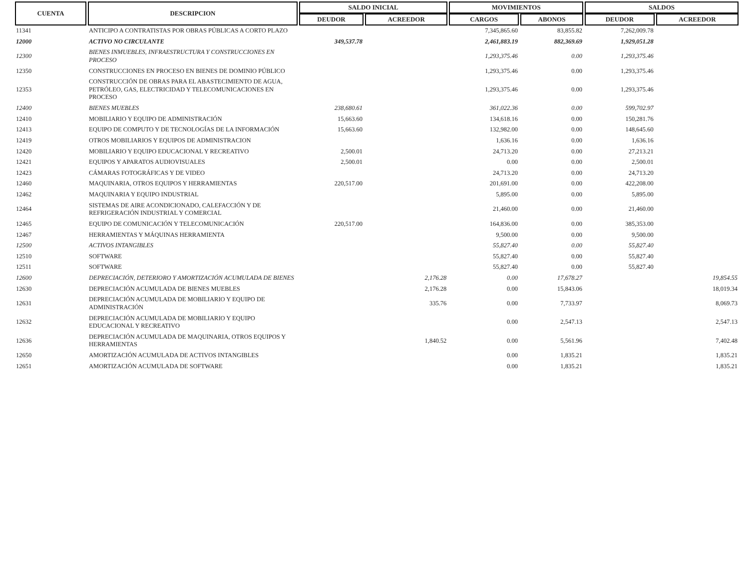| CUENTA | DESCRIPCION | SALDO INICIAL | | MOVIMIENTOS | | SALDOS | |
| --- | --- | --- | --- | --- | --- | --- | --- |
| | | DEUDOR | ACREEDOR | CARGOS | ABONOS | DEUDOR | ACREEDOR |
| 11341 | ANTICIPO A CONTRATISTAS POR OBRAS PÚBLICAS A CORTO PLAZO | | | 7,345,865.60 | 83,855.82 | 7,262,009.78 | |
| 12000 | ACTIVO NO CIRCULANTE | 349,537.78 | | 2,461,883.19 | 882,369.69 | 1,929,051.28 | |
| 12300 | BIENES INMUEBLES, INFRAESTRUCTURA Y CONSTRUCCIONES EN PROCESO | | | 1,293,375.46 | 0.00 | 1,293,375.46 | |
| 12350 | CONSTRUCCIONES EN PROCESO EN BIENES DE DOMINIO PÚBLICO | | | 1,293,375.46 | 0.00 | 1,293,375.46 | |
| 12353 | CONSTRUCCIÓN DE OBRAS PARA EL ABASTECIMIENTO DE AGUA, PETRÓLEO, GAS, ELECTRICIDAD Y TELECOMUNICACIONES EN PROCESO | | | 1,293,375.46 | 0.00 | 1,293,375.46 | |
| 12400 | BIENES MUEBLES | 238,680.61 | | 361,022.36 | 0.00 | 599,702.97 | |
| 12410 | MOBILIARIO Y EQUIPO DE ADMINISTRACIÓN | 15,663.60 | | 134,618.16 | 0.00 | 150,281.76 | |
| 12413 | EQUIPO DE COMPUTO Y DE TECNOLOGÍAS DE LA INFORMACIÓN | 15,663.60 | | 132,982.00 | 0.00 | 148,645.60 | |
| 12419 | OTROS MOBILIARIOS Y EQUIPOS DE ADMINISTRACION | | | 1,636.16 | 0.00 | 1,636.16 | |
| 12420 | MOBILIARIO Y EQUIPO EDUCACIONAL Y RECREATIVO | 2,500.01 | | 24,713.20 | 0.00 | 27,213.21 | |
| 12421 | EQUIPOS Y APARATOS AUDIOVISUALES | 2,500.01 | | 0.00 | 0.00 | 2,500.01 | |
| 12423 | CÁMARAS FOTOGRÁFICAS Y DE VIDEO | | | 24,713.20 | 0.00 | 24,713.20 | |
| 12460 | MAQUINARIA, OTROS EQUIPOS Y HERRAMIENTAS | 220,517.00 | | 201,691.00 | 0.00 | 422,208.00 | |
| 12462 | MAQUINARIA Y EQUIPO INDUSTRIAL | | | 5,895.00 | 0.00 | 5,895.00 | |
| 12464 | SISTEMAS DE AIRE ACONDICIONADO, CALEFACCIÓN Y DE REFRIGERACIÓN INDUSTRIAL Y COMERCIAL | | | 21,460.00 | 0.00 | 21,460.00 | |
| 12465 | EQUIPO DE COMUNICACIÓN Y TELECOMUNICACIÓN | 220,517.00 | | 164,836.00 | 0.00 | 385,353.00 | |
| 12467 | HERRAMIENTAS Y MÁQUINAS HERRAMIENTA | | | 9,500.00 | 0.00 | 9,500.00 | |
| 12500 | ACTIVOS INTANGIBLES | | | 55,827.40 | 0.00 | 55,827.40 | |
| 12510 | SOFTWARE | | | 55,827.40 | 0.00 | 55,827.40 | |
| 12511 | SOFTWARE | | | 55,827.40 | 0.00 | 55,827.40 | |
| 12600 | DEPRECIACIÓN, DETERIORO Y AMORTIZACIÓN ACUMULADA DE BIENES | | 2,176.28 | 0.00 | 17,678.27 | | 19,854.55 |
| 12630 | DEPRECIACIÓN ACUMULADA DE BIENES MUEBLES | | 2,176.28 | 0.00 | 15,843.06 | | 18,019.34 |
| 12631 | DEPRECIACIÓN ACUMULADA DE MOBILIARIO Y EQUIPO DE ADMINISTRACIÓN | | 335.76 | 0.00 | 7,733.97 | | 8,069.73 |
| 12632 | DEPRECIACIÓN ACUMULADA DE MOBILIARIO Y EQUIPO EDUCACIONAL Y RECREATIVO | | | 0.00 | 2,547.13 | | 2,547.13 |
| 12636 | DEPRECIACIÓN ACUMULADA DE MAQUINARIA, OTROS EQUIPOS Y HERRAMIENTAS | | 1,840.52 | 0.00 | 5,561.96 | | 7,402.48 |
| 12650 | AMORTIZACIÓN ACUMULADA DE ACTIVOS INTANGIBLES | | | 0.00 | 1,835.21 | | 1,835.21 |
| 12651 | AMORTIZACIÓN ACUMULADA DE SOFTWARE | | | 0.00 | 1,835.21 | | 1,835.21 |